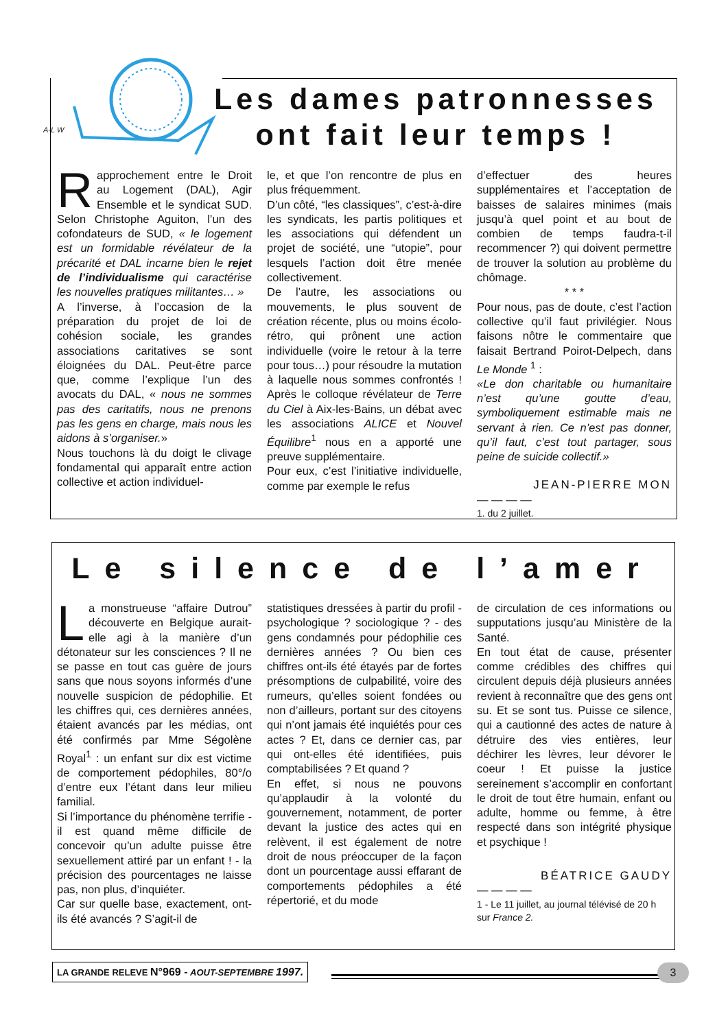A-L W
Les dames patronnesses ont fait leur temps !
Rapprochement entre le Droit au Logement (DAL), Agir Ensemble et le syndicat SUD. Selon Christophe Aguiton, l’un des cofondateurs de SUD, « le logement est un formidable révélateur de la précarité et DAL incarne bien le rejet de l’individualisme qui caractérise les nouvelles pratiques militantes… »
A l’inverse, à l’occasion de la préparation du projet de loi de cohésion sociale, les grandes associations caritatives se sont éloignées du DAL. Peut-être parce que, comme l’explique l’un des avocats du DAL, « nous ne sommes pas des caritatifs, nous ne prenons pas les gens en charge, mais nous les aidons à s’organiser.»
Nous touchons là du doigt le clivage fondamental qui apparaît entre action collective et action individuel-
le, et que l’on rencontre de plus en plus fréquemment.
D’un côté, “les classiques”, c’est-à-dire les syndicats, les partis politiques et les associations qui défendent un projet de société, une “utopie”, pour lesquels l’action doit être menée collectivement.
De l’autre, les associations ou mouvements, le plus souvent de création récente, plus ou moins écolo-rétro, qui prônent une action individuelle (voire le retour à la terre pour tous…) pour résoudre la mutation à laquelle nous sommes confrontés ! Après le colloque révélateur de Terre du Ciel à Aix-les-Bains, un débat avec les associations ALICE et Nouvel Équilibre<sup>1</sup> nous en a apporté une preuve supplémentaire.
Pour eux, c’est l’initiative individuelle, comme par exemple le refus
d’effectuer des heures supplémentaires et l’acceptation de baisses de salaires minimes (mais jusqu’à quel point et au bout de combien de temps faudra-t-il recommencer ?) qui doivent permettre de trouver la solution au problème du chômage.
* * *
Pour nous, pas de doute, c’est l’action collective qu’il faut privilégier. Nous faisons nôtre le commentaire que faisait Bertrand Poirot-Delpech, dans Le Monde <sup>1</sup> :
«Le don charitable ou humanitaire n’est qu’une goutte d’eau, symboliquement estimable mais ne servant à rien. Ce n’est pas donner, qu’il faut, c’est tout partager, sous peine de suicide collectif.»
JEAN-PIERRE MON
— — — —
1. du 2 juillet.
Le silence de l’amer
La monstrueuse “affaire Dutrou” découverte en Belgique aurait-elle agi à la manière d’un détonateur sur les consciences ? Il ne se passe en tout cas guère de jours sans que nous soyons informés d’une nouvelle suspicion de pédophilie. Et les chiffres qui, ces dernières années, étaient avancés par les médias, ont été confirmés par Mme Ségolène Royal<sup>1</sup> : un enfant sur dix est victime de comportement pédophiles, 80°/o d’entre eux l’étant dans leur milieu familial.
Si l’importance du phénomène terrifie - il est quand même difficile de concevoir qu’un adulte puisse être sexuellement attiré par un enfant ! - la précision des pourcentages ne laisse pas, non plus, d’inquiéter.
Car sur quelle base, exactement, ont-ils été avancés ? S’agit-il de
statistiques dressées à partir du profil - psychologique ? sociologique ? - des gens condamnés pour pédophilie ces dernières années ? Ou bien ces chiffres ont-ils été étayés par de fortes présomptions de culpabilité, voire des rumeurs, qu’elles soient fondées ou non d’ailleurs, portant sur des citoyens qui n’ont jamais été inquiétés pour ces actes ? Et, dans ce dernier cas, par qui ont-elles été identifiées, puis comptabilisées ? Et quand ?
En effet, si nous ne pouvons qu’applaudir à la volonté du gouvernement, notamment, de porter devant la justice des actes qui en relèvent, il est également de notre droit de nous préoccuper de la façon dont un pourcentage aussi effarant de comportements pédophiles a été répertorié, et du mode
de circulation de ces informations ou supputations jusqu’au Ministère de la Santé.
En tout état de cause, présenter comme crédibles des chiffres qui circulent depuis déjà plusieurs années revient à reconnaître que des gens ont su. Et se sont tus. Puisse ce silence, qui a cautionné des actes de nature à détruire des vies entières, leur déchirer les lèvres, leur dévorer le coeur ! Et puisse la justice sereinement s’accomplir en confortant le droit de tout être humain, enfant ou adulte, homme ou femme, à être respecté dans son intégrité physique et psychique !
BÉATRICE GAUDY
— — — —
1 - Le 11 juillet, au journal télévisé de 20 h sur France 2.
LA GRANDE RELEVE N°969 - AOUT-SEPTEMBRE 1997.
3